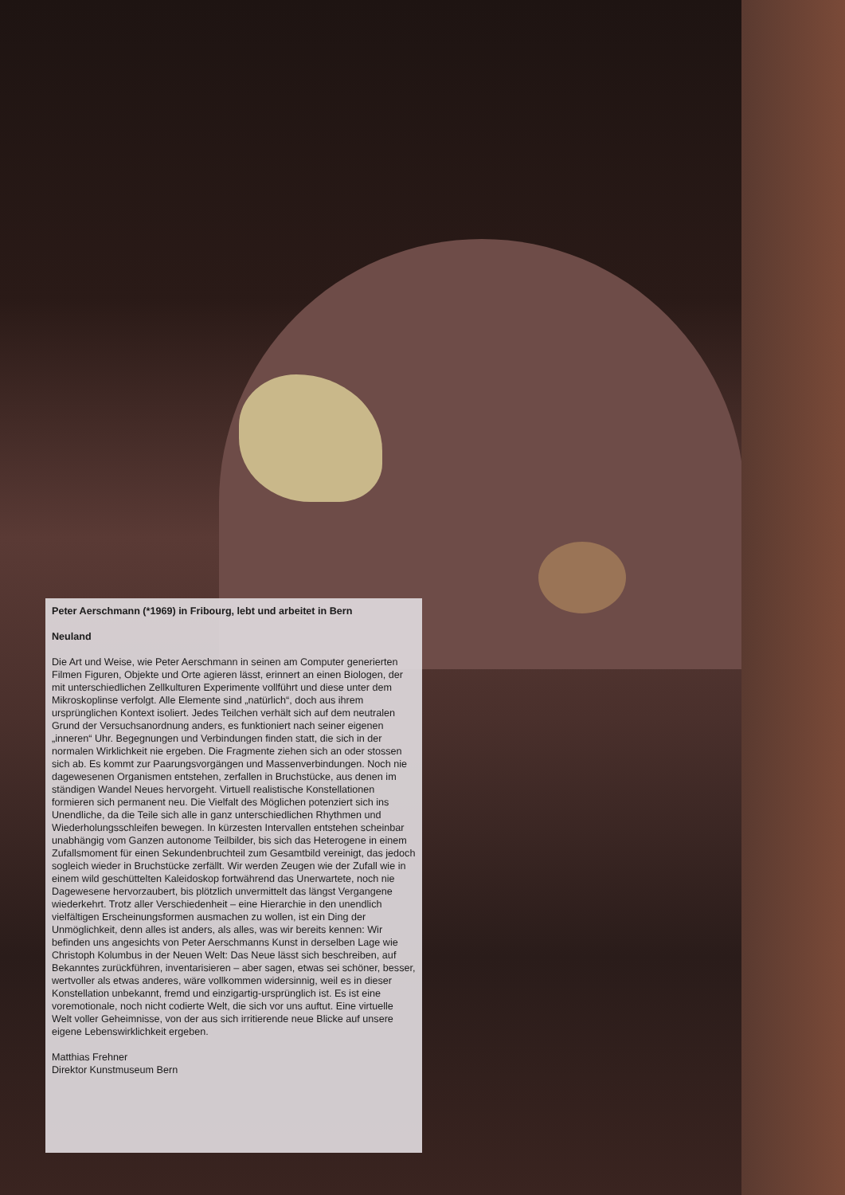Peter Aerschmann (*1969) in Fribourg, lebt und arbeitet in Bern
Neuland
Die Art und Weise, wie Peter Aerschmann in seinen am Computer gene­rierten Filmen Figuren, Objekte und Orte agieren lässt, erinnert an einen Biologen, der mit unterschiedlichen Zellkulturen Experimente vollführt und diese unter dem Mikroskoplinse verfolgt. Alle Elemente sind „natürlich“, doch aus ihrem ursprünglichen Kontext isoliert. Jedes Teilchen verhält sich auf dem neutralen Grund der Versuchsanordnung anders, es funktioniert nach seiner eigenen „inneren“ Uhr. Begegnungen und Verbindungen finden statt, die sich in der normalen Wirklichkeit nie ergeben. Die Fragmente ziehen sich an oder stossen sich ab. Es kommt zur Paarungsvorgängen und Massenverbindungen. Noch nie dagewesenen Organismen entstehen, zerfallen in Bruchstücke, aus denen im ständigen Wandel Neues hervor­geht. Virtuell realistische Konstellationen formieren sich permanent neu. Die Vielfalt des Möglichen potenziert sich ins Unendliche, da die Teile sich alle in ganz unterschiedlichen Rhythmen und Wiederholungsschleifen bewegen. In kürzesten Intervallen entstehen scheinbar unabhängig vom Ganzen autonome Teilbilder, bis sich das Heterogene in einem Zufalls­moment für einen Sekundenbruchteil zum Gesamtbild vereinigt, das jedoch sogleich wieder in Bruchstücke zerfällt. Wir werden Zeugen wie der Zufall wie in einem wild geschüttelten Kaleidoskop fortwährend das Unerwartete, noch nie Dagewesene hervorzaubert, bis plötzlich unvermit­telt das längst Vergangene wiederkehrt. Trotz aller Verschiedenheit – eine Hierarchie in den unendlich vielfältigen Erscheinungsformen ausmachen zu wollen, ist ein Ding der Unmöglichkeit, denn alles ist anders, als alles, was wir bereits kennen: Wir befinden uns angesichts von Peter Aersch­manns Kunst in derselben Lage wie Christoph Kolumbus in der Neuen Welt: Das Neue lässt sich beschreiben, auf Bekanntes zurückführen, in­ventarisieren – aber sagen, etwas sei schöner, besser, wertvoller als etwas anderes, wäre vollkommen widersinnig, weil es in dieser Konstellation un­bekannt, fremd und einzigartig-ursprünglich ist. Es ist eine voremotionale, noch nicht codierte Welt, die sich vor uns auftut. Eine virtuelle Welt voller Geheimnisse, von der aus sich irritierende neue Blicke auf unsere eigene Lebenswirklichkeit ergeben.
Matthias Frehner
Direktor Kunstmuseum Bern